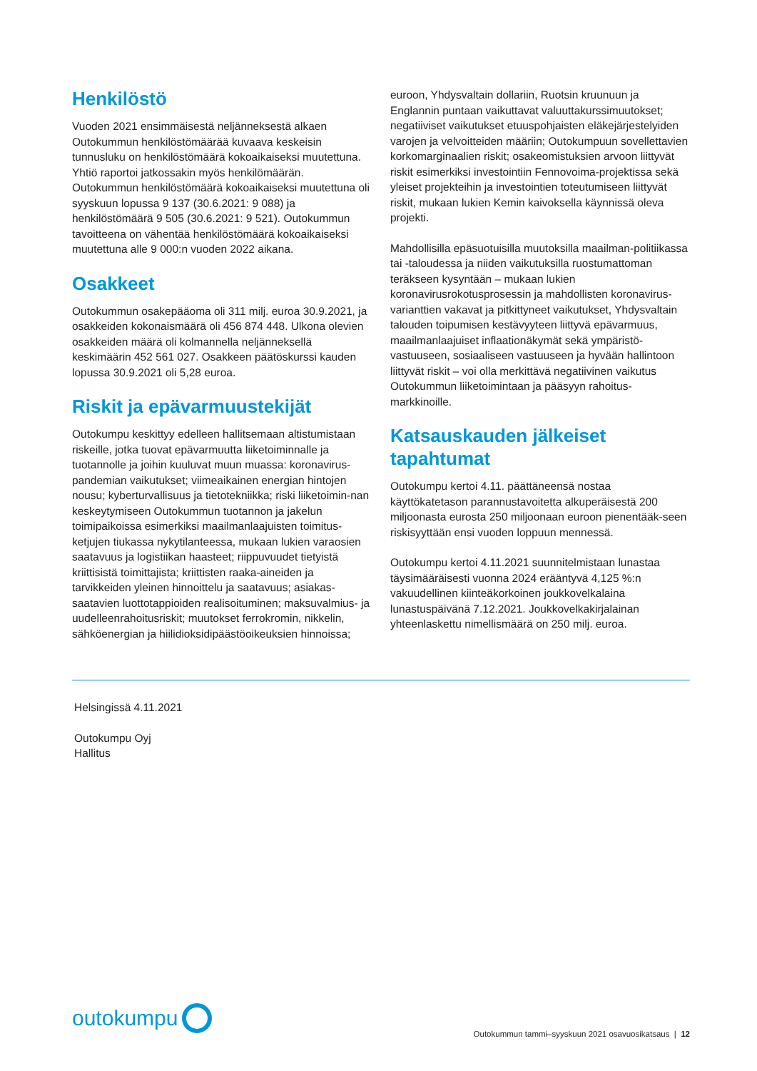Henkilöstö
Vuoden 2021 ensimmäisestä neljänneksestä alkaen Outokummun henkilöstömäärää kuvaava keskeisin tunnusluku on henkilöstömäärä kokoaikaiseksi muutettuna. Yhtiö raportoi jatkossakin myös henkilömäärän. Outokummun henkilöstömäärä kokoaikaiseksi muutettuna oli syyskuun lopussa 9 137 (30.6.2021: 9 088) ja henkilöstömäärä 9 505 (30.6.2021: 9 521). Outokummun tavoitteena on vähentää henkilöstömäärä kokoaikaiseksi muutettuna alle 9 000:n vuoden 2022 aikana.
Osakkeet
Outokummun osakepääoma oli 311 milj. euroa 30.9.2021, ja osakkeiden kokonaismäärä oli 456 874 448. Ulkona olevien osakkeiden määrä oli kolmannella neljänneksellä keskimäärin 452 561 027. Osakkeen päätöskurssi kauden lopussa 30.9.2021 oli 5,28 euroa.
Riskit ja epävarmuustekijät
Outokumpu keskittyy edelleen hallitsemaan altistumistaan riskeille, jotka tuovat epävarmuutta liiketoiminnalle ja tuotannolle ja joihin kuuluvat muun muassa: koronavirus-pandemian vaikutukset; viimeaikainen energian hintojen nousu; kyberturvallisuus ja tietotekniikka; riski liiketoimin-nan keskeytymiseen Outokummun tuotannon ja jakelun toimipaikoissa esimerkiksi maailmanlaajuisten toimitus-ketjujen tiukassa nykytilanteessa, mukaan lukien varaosien saatavuus ja logistiikan haasteet; riippuvuudet tietyistä kriittisistä toimittajista; kriittisten raaka-aineiden ja tarvikkeiden yleinen hinnoittelu ja saatavuus; asiakas-saatavien luottotappioiden realisoituminen; maksuvalmius- ja uudelleenrahoitusriskit; muutokset ferrokromin, nikkelin, sähköenergian ja hiilidioksidipäästöoikeuksien hinnoissa;
euroon, Yhdysvaltain dollariin, Ruotsin kruunuun ja Englannin puntaan vaikuttavat valuuttakurssimuutokset; negatiiviset vaikutukset etuuspohjaisten eläkejärjestelyiden varojen ja velvoitteiden määriin; Outokumpuun sovellettavien korkomarginaalien riskit; osakeomistuksien arvoon liittyvät riskit esimerkiksi investointiin Fennovoima-projektissa sekä yleiset projekteihin ja investointien toteutumiseen liittyvät riskit, mukaan lukien Kemin kaivoksella käynnissä oleva projekti.
Mahdollisilla epäsuotuisilla muutoksilla maailman-politiikassa tai -taloudessa ja niiden vaikutuksilla ruostumattoman teräkseen kysyntään – mukaan lukien koronavirusrokotusprosessin ja mahdollisten koronavirus-varianttien vakavat ja pitkittyneet vaikutukset, Yhdysvaltain talouden toipumisen kestävyyteen liittyvä epävarmuus, maailmanlaajuiset inflaationäkymät sekä ympäristö-vastuuseen, sosiaaliseen vastuuseen ja hyvään hallintoon liittyvät riskit – voi olla merkittävä negatiivinen vaikutus Outokummun liiketoimintaan ja pääsyyn rahoitus-markkinoille.
Katsauskauden jälkeiset tapahtumat
Outokumpu kertoi 4.11. päättäneensä nostaa käyttökatetason parannustavoitetta alkuperäisestä 200 miljoonasta eurosta 250 miljoonaan euroon pienentääk-seen riskisyyttään ensi vuoden loppuun mennessä.
Outokumpu kertoi 4.11.2021 suunnitelmistaan lunastaa täysimääräisesti vuonna 2024 erääntyvä 4,125 %:n vakuudellinen kiinteäkorkoinen joukkovelkalaina lunastuspäivänä 7.12.2021. Joukkovelkakirjalainan yhteenlaskettu nimellismäärä on 250 milj. euroa.
Helsingissä 4.11.2021
Outokumpu Oyj
Hallitus
outokumpu
Outokummun tammi–syyskuun 2021 osavuosikatsaus | 12